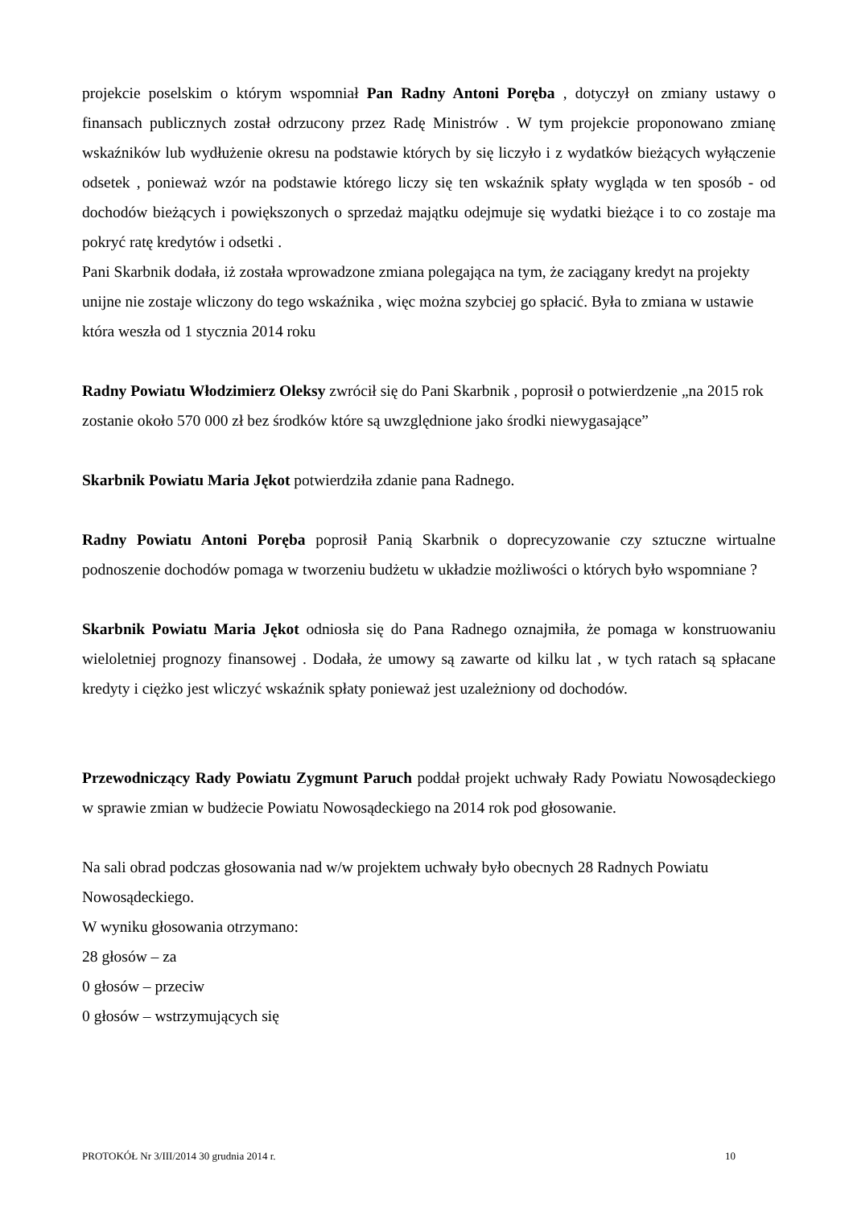projekcie poselskim o którym wspomniał Pan Radny Antoni Poręba , dotyczył on zmiany ustawy o finansach publicznych został odrzucony przez Radę Ministrów . W tym projekcie proponowano zmianę wskaźników lub wydłużenie okresu na podstawie których by się liczyło i z wydatków bieżących wyłączenie odsetek , ponieważ wzór na podstawie którego liczy się ten wskaźnik spłaty wygląda w ten sposób - od dochodów bieżących i powiększonych o sprzedaż majątku odejmuje się wydatki bieżące i to co zostaje ma pokryć ratę kredytów i odsetki .
Pani Skarbnik dodała, iż została wprowadzone zmiana polegająca na tym, że zaciągany kredyt na projekty unijne nie zostaje wliczony do tego wskaźnika , więc można szybciej go spłacić. Była to zmiana w ustawie która weszła od 1 stycznia 2014 roku
Radny Powiatu Włodzimierz Oleksy zwrócił się do Pani Skarbnik , poprosił o potwierdzenie „na 2015 rok zostanie około 570 000 zł bez środków które są uwzględnione jako środki niewygasające”
Skarbnik Powiatu Maria Jękot potwierdziła zdanie pana Radnego.
Radny Powiatu Antoni Poręba poprosił Panią Skarbnik o doprecyzowanie czy sztuczne wirtualne podnoszenie dochodów pomaga w tworzeniu budżetu w układzie możliwości o których było wspomniane ?
Skarbnik Powiatu Maria Jękot odniosła się do Pana Radnego oznajmiła, że pomaga w konstruowaniu wieloletniej prognozy finansowej . Dodała, że umowy są zawarte od kilku lat , w tych ratach są spłacane kredyty i ciężko jest wliczyć wskaźnik spłaty ponieważ jest uzależniony od dochodów.
Przewodniczący Rady Powiatu Zygmunt Paruch poddał projekt uchwały Rady Powiatu Nowosądeckiego w sprawie zmian w budżecie Powiatu Nowosądeckiego na 2014 rok pod głosowanie.
Na sali obrad podczas głosowania nad w/w projektem uchwały było obecnych 28 Radnych Powiatu Nowosądeckiego.
W wyniku głosowania otrzymano:
28 głosów – za
0 głosów – przeciw
0 głosów – wstrzymujących się
PROTOKÓŁ Nr 3/III/2014 30 grudnia 2014 r. 10